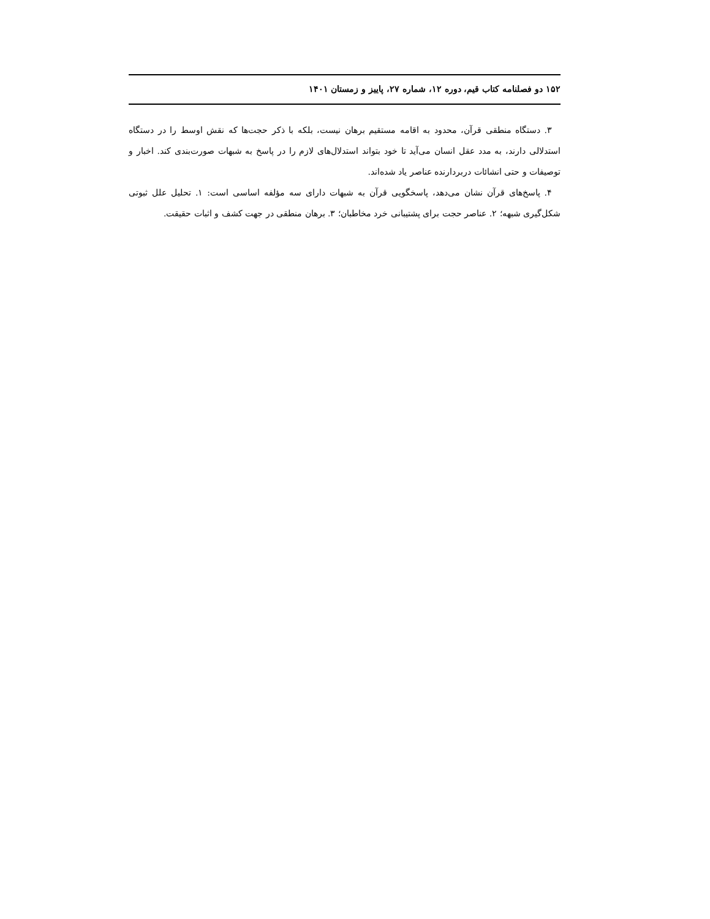۱۵۲ دو فصلنامه کتاب قیم، دوره ۱۲، شماره ۲۷، پاییز و زمستان ۱۴۰۱
۳. دستگاه منطقی قرآن، محدود به اقامه مستقیم برهان نیست، بلکه با ذکر حجت‌ها که نقش اوسط را در دستگاه استدلالی دارند، به مدد عقل انسان می‌آید تا خود بتواند استدلال‌های لازم را در پاسخ به شبهات صورت‌بندی کند. اخبار و توصیفات و حتی انشائات دربردارنده عناصر یاد شده‌اند.
۴. پاسخ‌های قرآن نشان می‌دهد، پاسخگویی قرآن به شبهات دارای سه مؤلفه اساسی است: ۱. تحلیل علل ثبوتی شکل‌گیری شبهه؛ ۲. عناصر حجت برای پشتیبانی خرد مخاطبان؛ ۳. برهان منطقی در جهت کشف و اثبات حقیقت.